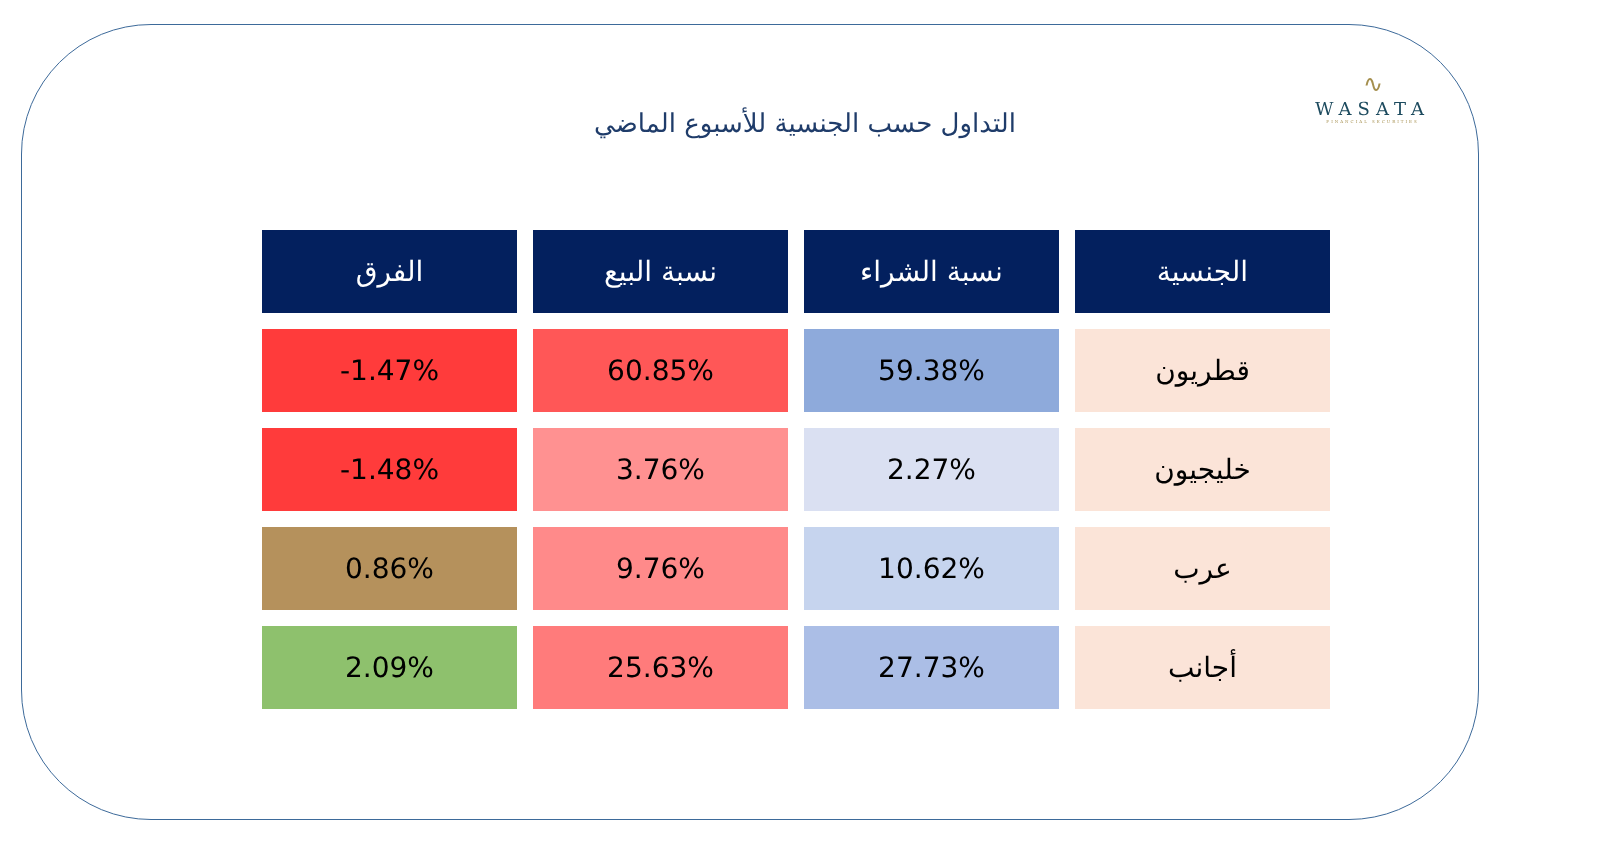∿
WASATA
FINANCIAL SECURITIES
التداول حسب الجنسية للأسبوع الماضي
| الجنسية | نسبة الشراء | نسبة البيع | الفرق |
| --- | --- | --- | --- |
| قطريون | 59.38% | 60.85% | -1.47% |
| خليجيون | 2.27% | 3.76% | -1.48% |
| عرب | 10.62% | 9.76% | 0.86% |
| أجانب | 27.73% | 25.63% | 2.09% |